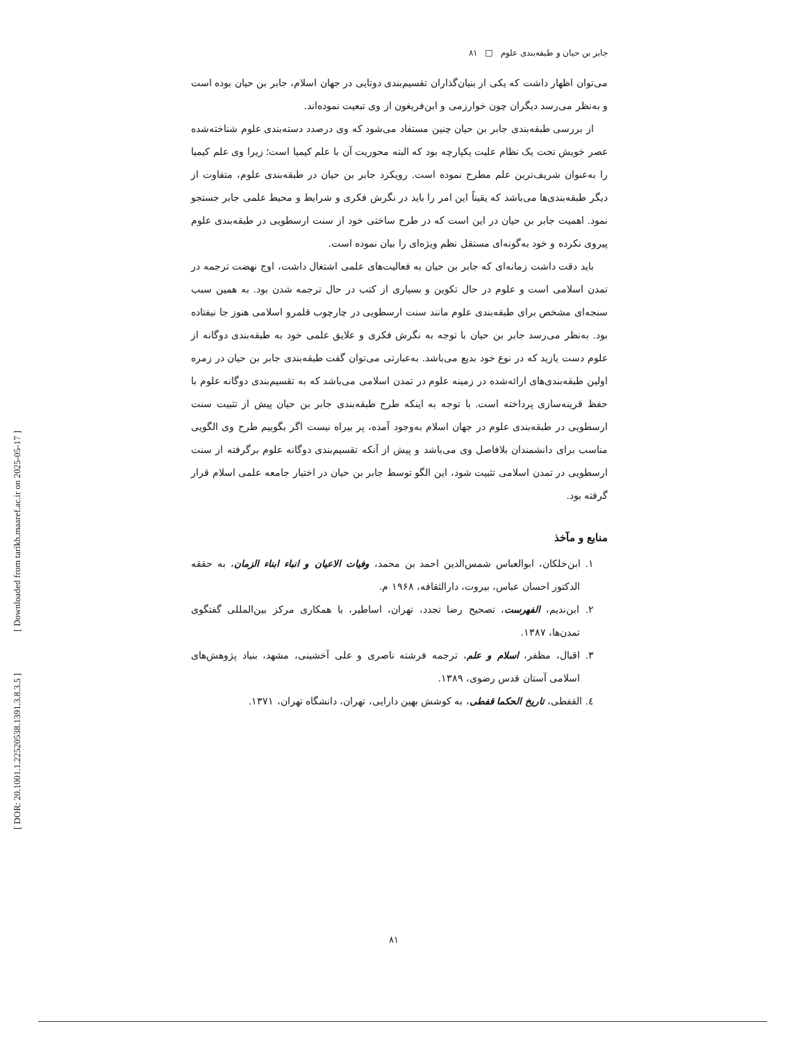[ Downloaded from tarikh.maaref.ac.ir on 2025-05-17 ]
[ DOR: 20.1001.1.22520538.1391.3.8.3.5 ]
جابر بن حیان و طبقه‌بندی علوم □ ۸۱
می‌توان اظهار داشت که یکی از بنیان‌گذاران تقسیم‌بندی دوتایی در جهان اسلام، جابر بن حیان بوده است و به‌نظر می‌رسد دیگران چون خوارزمی و ابن‌فریغون از وی تبعیت نموده‌اند.
از بررسی طبقه‌بندی جابر بن حیان چنین مستفاد می‌شود که وی درصدد دسته‌بندی علوم شناخته‌شده عصر خویش تحت یک نظام علیت یکپارچه بود که البته محوریت آن با علم کیمیا است؛ زیرا وی علم کیمیا را به‌عنوان شریف‌ترین علم مطرح نموده است. رویکرد جابر بن حیان در طبقه‌بندی علوم، متفاوت از دیگر طبقه‌بندی‌ها می‌باشد که یقیناً این امر را باید در نگرش فکری و شرایط و محیط علمی جابر جستجو نمود. اهمیت جابر بن حیان در این است که در طرح ساختی خود از سنت ارسطویی در طبقه‌بندی علوم پیروی نکرده و خود به‌گونه‌ای مستقل نظم ویژه‌ای را بیان نموده است.
باید دقت داشت زمانه‌ای که جابر بن حیان به فعالیت‌های علمی اشتغال داشت، اوج نهضت ترجمه در تمدن اسلامی است و علوم در حال تکوین و بسیاری از کتب در حال ترجمه شدن بود. به همین سبب سنجه‌ای مشخص برای طبقه‌بندی علوم مانند سنت ارسطویی در چارچوب قلمرو اسلامی هنوز جا نیفتاده بود. به‌نظر می‌رسد جابر بن حیان با توجه به نگرش فکری و علایق علمی خود به طبقه‌بندی دوگانه از علوم دست یازید که در نوع خود بدیع می‌باشد. به‌عبارتی می‌توان گفت طبقه‌بندی جابر بن حیان در زمره اولین طبقه‌بندی‌های ارائه‌شده در زمینه علوم در تمدن اسلامی می‌باشد که به تقسیم‌بندی دوگانه علوم با حفظ قرینه‌سازی پرداخته است. با توجه به اینکه طرح طبقه‌بندی جابر بن حیان پیش از تثبیت سنت ارسطویی در طبقه‌بندی علوم در جهان اسلام به‌وجود آمده، پر بیراه نیست اگر بگوییم طرح وی الگویی مناسب برای دانشمندان بلافاصل وی می‌باشد و پیش از آنکه تقسیم‌بندی دوگانه علوم برگرفته از سنت ارسطویی در تمدن اسلامی تثبیت شود، این الگو توسط جابر بن حیان در اختیار جامعه علمی اسلام قرار گرفته بود.
منابع و مآخذ
۱. ابن‌خلکان، ابوالعباس شمس‌الدین احمد بن محمد، وفیات الاعیان و انباء ابناء الزمان، به حققه الدکتور احسان عباس، بیروت، دارالثقافه، ۱۹۶۸ م.
۲. ابن‌ندیم، الفهرست، تصحیح رضا تجدد، تهران، اساطیر، با همکاری مرکز بین‌المللی گفتگوی تمدن‌ها، ۱۳۸۷.
۳. اقبال، مظفر، اسلام و علم، ترجمه فرشته ناصری و علی آخشینی، مشهد، بنیاد پژوهش‌های اسلامی آستان قدس رضوی، ۱۳۸۹.
٤. القفطی، تاریخ الحکما قفطی، به کوشش بهین دارایی، تهران، دانشگاه تهران، ۱۳۷۱.
۸۱